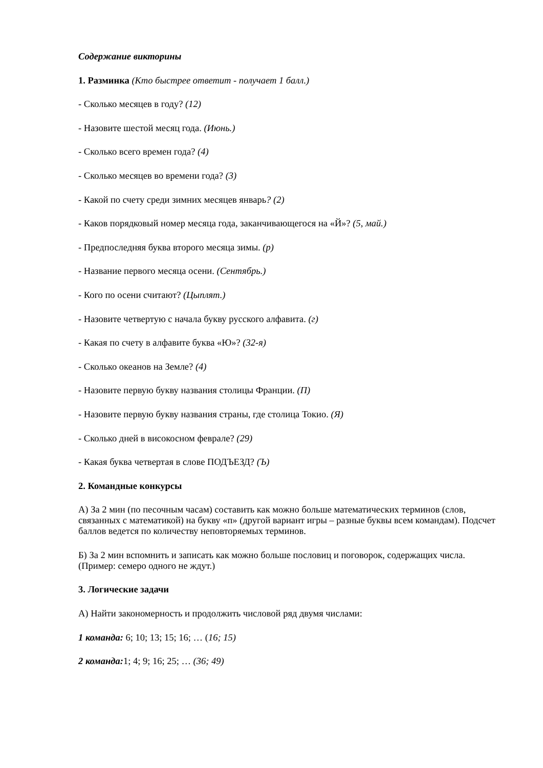Содержание викторины
1. Разминка (Кто быстрее ответит - получает 1 балл.)
- Сколько месяцев в году? (12)
- Назовите шестой месяц года. (Июнь.)
- Сколько всего времен года? (4)
- Сколько месяцев во времени года? (3)
- Какой по счету среди зимних месяцев январь? (2)
- Каков порядковый номер месяца года, заканчивающегося на «Й»? (5, май.)
- Предпоследняя буква второго месяца зимы. (р)
- Название первого месяца осени. (Сентябрь.)
- Кого по осени считают? (Цыплят.)
- Назовите четвертую с начала букву русского алфавита. (г)
- Какая по счету в алфавите буква «Ю»? (32-я)
- Сколько океанов на Земле? (4)
- Назовите первую букву названия столицы Франции. (П)
- Назовите первую букву названия страны, где столица Токио. (Я)
- Сколько дней в високосном феврале? (29)
- Какая буква четвертая в слове ПОДЪЕЗД? (Ъ)
2. Командные конкурсы
А) За 2 мин (по песочным часам) составить как можно больше математических терминов (слов, связанных с математикой) на букву «п» (другой вариант игры – разные буквы всем командам). Подсчет баллов ведется по количеству неповторяемых терминов.
Б) За 2 мин вспомнить и записать как можно больше пословиц и поговорок, содержащих числа. (Пример: семеро одного не ждут.)
3. Логические задачи
А) Найти закономерность и продолжить числовой ряд двумя числами:
1 команда: 6; 10; 13; 15; 16; … (16; 15)
2 команда: 1; 4; 9; 16; 25; … (36; 49)